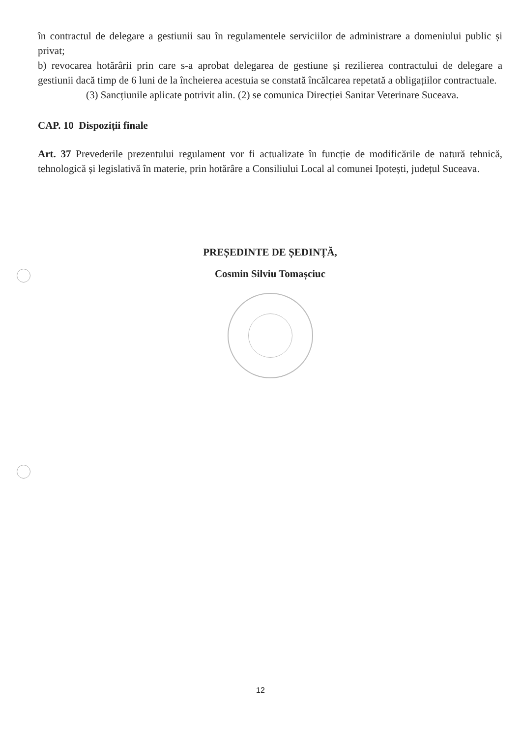în contractul de delegare a gestiunii sau în regulamentele serviciilor de administrare a domeniului public și privat;
b) revocarea hotărârii prin care s-a aprobat delegarea de gestiune și rezilierea contractului de delegare a gestiunii dacă timp de 6 luni de la încheierea acestuia se constată încălcarea repetată a obligațiilor contractuale.
(3) Sancțiunile aplicate potrivit alin. (2) se comunica Direcției Sanitar Veterinare Suceava.
CAP. 10 Dispoziții finale
Art. 37 Prevederile prezentului regulament vor fi actualizate în funcție de modificările de natură tehnică, tehnologică și legislativă în materie, prin hotărâre a Consiliului Local al comunei Ipotești, județul Suceava.
PREȘEDINTE DE ȘEDINȚĂ,
Cosmin Silviu Tomașciuc
12